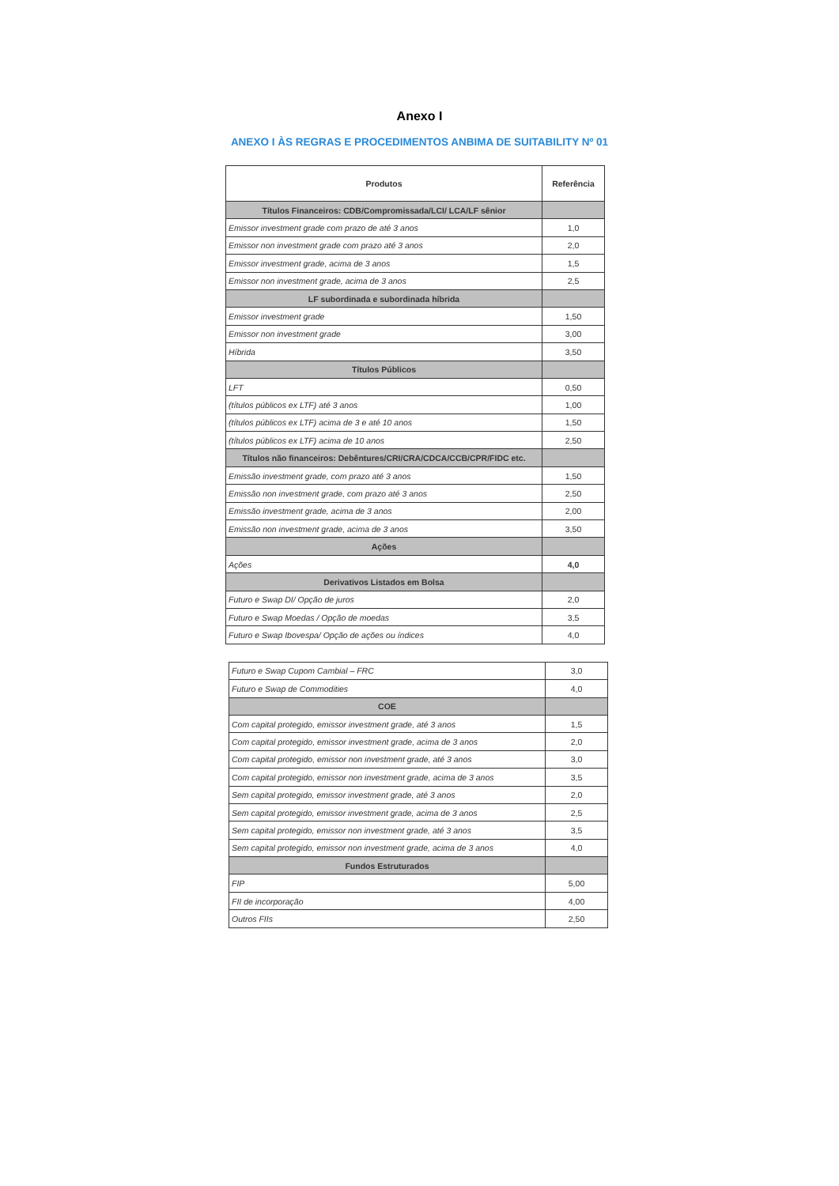Anexo I
ANEXO I ÀS REGRAS E PROCEDIMENTOS ANBIMA DE SUITABILITY Nº 01
| Produtos | Referência |
| --- | --- |
| Títulos Financeiros: CDB/Compromissada/LCI/ LCA/LF sênior | |
| Emissor investment grade com prazo de até 3 anos | 1,0 |
| Emissor non investment grade com prazo até 3 anos | 2,0 |
| Emissor investment grade, acima de 3 anos | 1,5 |
| Emissor non investment grade, acima de 3 anos | 2,5 |
| LF subordinada e subordinada híbrida | |
| Emissor investment grade | 1,50 |
| Emissor non investment grade | 3,00 |
| Híbrida | 3,50 |
| Títulos Públicos | |
| LFT | 0,50 |
| (títulos públicos ex LTF) até 3 anos | 1,00 |
| (títulos públicos ex LTF) acima de 3 e até 10 anos | 1,50 |
| (títulos públicos ex LTF) acima de 10 anos | 2,50 |
| Títulos não financeiros: Debêntures/CRI/CRA/CDCA/CCB/CPR/FIDC etc. | |
| Emissão investment grade, com prazo até 3 anos | 1,50 |
| Emissão non investment grade, com prazo até 3 anos | 2,50 |
| Emissão investment grade, acima de 3 anos | 2,00 |
| Emissão non investment grade, acima de 3 anos | 3,50 |
| Ações | |
| Ações | 4,0 |
| Derivativos Listados em Bolsa | |
| Futuro e Swap DI/ Opção de juros | 2,0 |
| Futuro e Swap Moedas / Opção de moedas | 3,5 |
| Futuro e Swap Ibovespa/ Opção de ações ou índices | 4,0 |
| Futuro e Swap Cupom Cambial – FRC | 3,0 |
| Futuro e Swap de Commodities | 4,0 |
| COE | |
| Com capital protegido, emissor investment grade, até 3 anos | 1,5 |
| Com capital protegido, emissor investment grade, acima de 3 anos | 2,0 |
| Com capital protegido, emissor non investment grade, até 3 anos | 3,0 |
| Com capital protegido, emissor non investment grade, acima de 3 anos | 3,5 |
| Sem capital protegido, emissor investment grade, até 3 anos | 2,0 |
| Sem capital protegido, emissor investment grade, acima de 3 anos | 2,5 |
| Sem capital protegido, emissor non investment grade, até 3 anos | 3,5 |
| Sem capital protegido, emissor non investment grade, acima de 3 anos | 4,0 |
| Fundos Estruturados | |
| FIP | 5,00 |
| FII de incorporação | 4,00 |
| Outros FIIs | 2,50 |